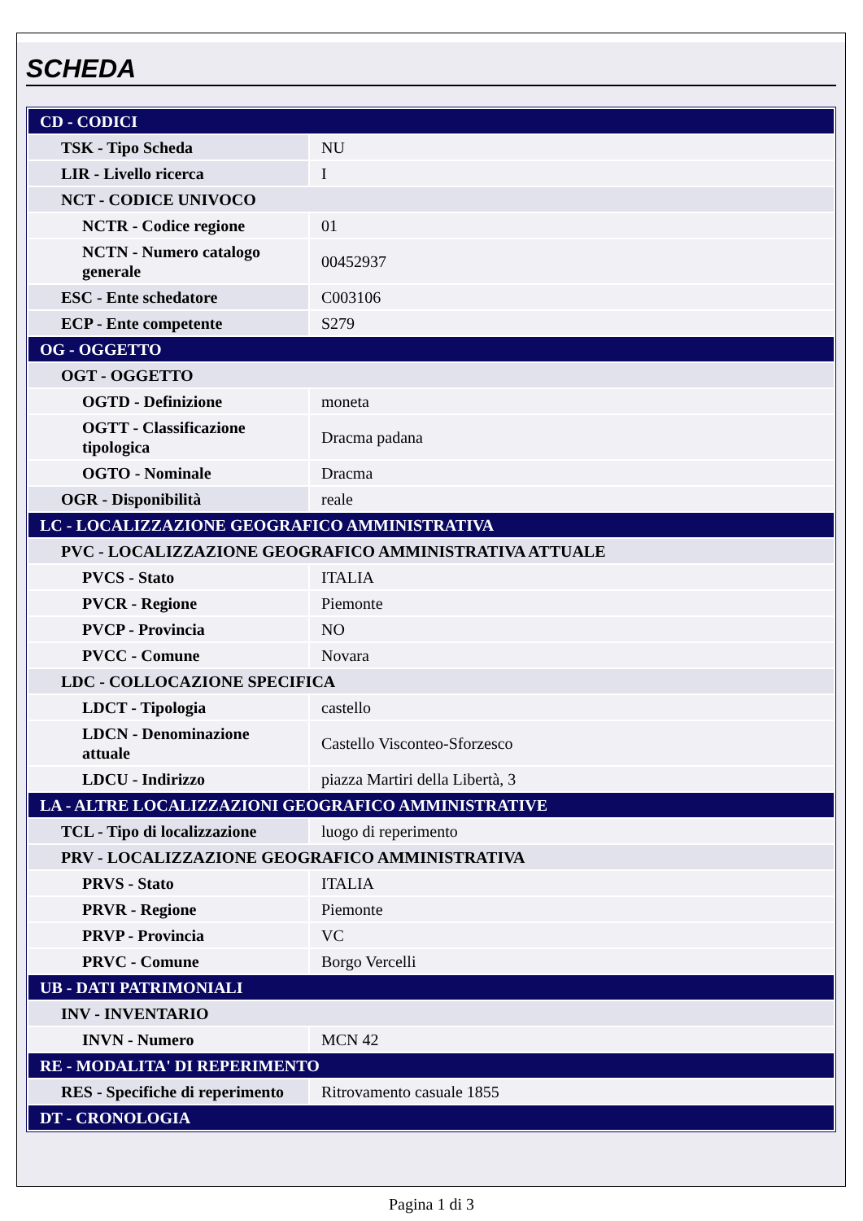SCHEDA
| CD - CODICI | |
| TSK - Tipo Scheda | NU |
| LIR - Livello ricerca | I |
| NCT - CODICE UNIVOCO | |
| NCTR - Codice regione | 01 |
| NCTN - Numero catalogo generale | 00452937 |
| ESC - Ente schedatore | C003106 |
| ECP - Ente competente | S279 |
| OG - OGGETTO | |
| OGT - OGGETTO | |
| OGTD - Definizione | moneta |
| OGTT - Classificazione tipologica | Dracma padana |
| OGTO - Nominale | Dracma |
| OGR - Disponibilità | reale |
| LC - LOCALIZZAZIONE GEOGRAFICO AMMINISTRATIVA | |
| PVC - LOCALIZZAZIONE GEOGRAFICO AMMINISTRATIVA ATTUALE | |
| PVCS - Stato | ITALIA |
| PVCR - Regione | Piemonte |
| PVCP - Provincia | NO |
| PVCC - Comune | Novara |
| LDC - COLLOCAZIONE SPECIFICA | |
| LDCT - Tipologia | castello |
| LDCN - Denominazione attuale | Castello Visconteo-Sforzesco |
| LDCU - Indirizzo | piazza Martiri della Libertà, 3 |
| LA - ALTRE LOCALIZZAZIONI GEOGRAFICO AMMINISTRATIVE | |
| TCL - Tipo di localizzazione | luogo di reperimento |
| PRV - LOCALIZZAZIONE GEOGRAFICO AMMINISTRATIVA | |
| PRVS - Stato | ITALIA |
| PRVR - Regione | Piemonte |
| PRVP - Provincia | VC |
| PRVC - Comune | Borgo Vercelli |
| UB - DATI PATRIMONIALI | |
| INV - INVENTARIO | |
| INVN - Numero | MCN 42 |
| RE - MODALITA' DI REPERIMENTO | |
| RES - Specifiche di reperimento | Ritrovamento casuale 1855 |
| DT - CRONOLOGIA | |
Pagina 1 di 3